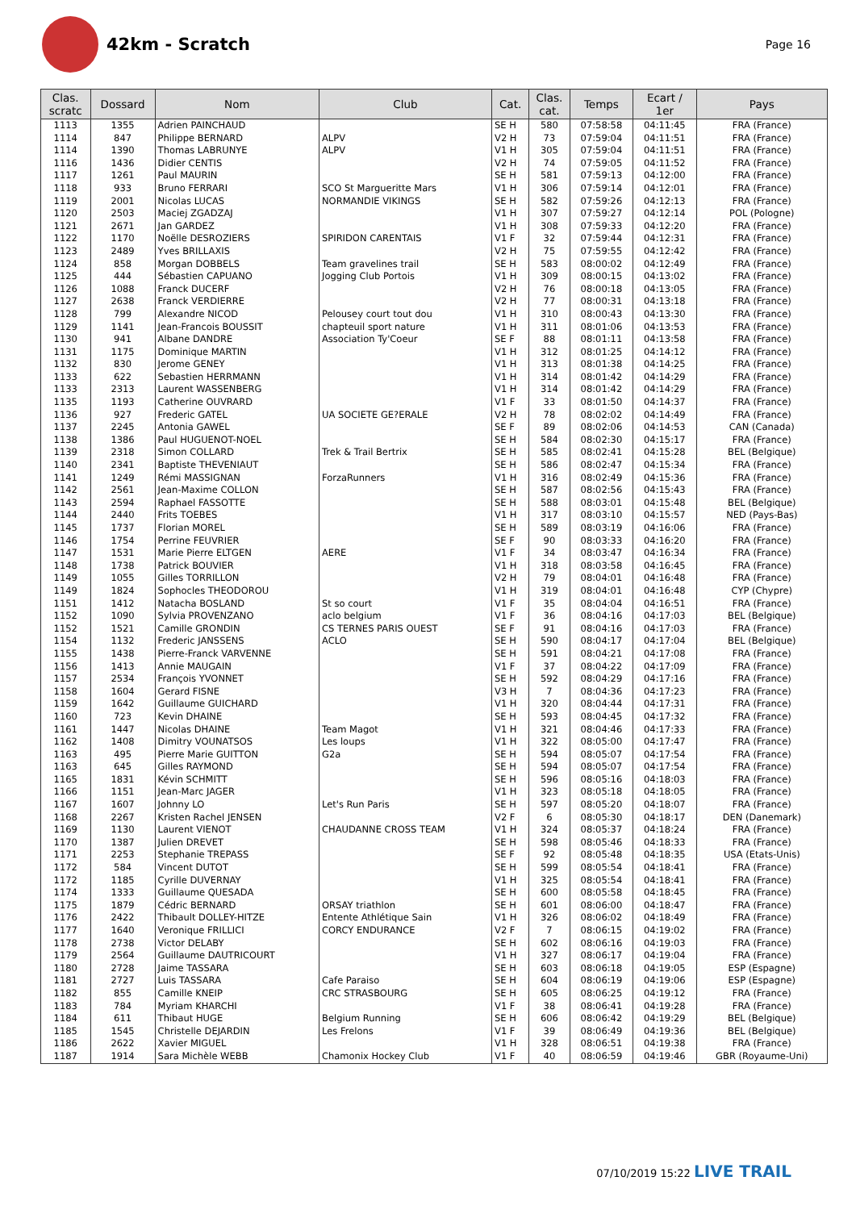42km - Scratch
Page 16
| Clas. scratc | Dossard | Nom | Club | Cat. | Clas. cat. | Temps | Ecart / 1er | Pays |
| --- | --- | --- | --- | --- | --- | --- | --- | --- |
| 1113 | 1355 | Adrien PAINCHAUD | | SE H | 580 | 07:58:58 | 04:11:45 | FRA (France) |
| 1114 | 847 | Philippe BERNARD | ALPV | V2 H | 73 | 07:59:04 | 04:11:51 | FRA (France) |
| 1114 | 1390 | Thomas LABRUNYE | ALPV | V1 H | 305 | 07:59:04 | 04:11:51 | FRA (France) |
| 1116 | 1436 | Didier CENTIS | | V2 H | 74 | 07:59:05 | 04:11:52 | FRA (France) |
| 1117 | 1261 | Paul MAURIN | | SE H | 581 | 07:59:13 | 04:12:00 | FRA (France) |
| 1118 | 933 | Bruno FERRARI | SCO St Margueritte Mars | V1 H | 306 | 07:59:14 | 04:12:01 | FRA (France) |
| 1119 | 2001 | Nicolas LUCAS | NORMANDIE VIKINGS | SE H | 582 | 07:59:26 | 04:12:13 | FRA (France) |
| 1120 | 2503 | Maciej ZGADZAJ | | V1 H | 307 | 07:59:27 | 04:12:14 | POL (Pologne) |
| 1121 | 2671 | Jan GARDEZ | | V1 H | 308 | 07:59:33 | 04:12:20 | FRA (France) |
| 1122 | 1170 | Noëlle DESROZIERS | SPIRIDON CARENTAIS | V1 F | 32 | 07:59:44 | 04:12:31 | FRA (France) |
| 1123 | 2489 | Yves BRILLAXIS | | V2 H | 75 | 07:59:55 | 04:12:42 | FRA (France) |
| 1124 | 858 | Morgan DOBBELS | Team gravelines trail | SE H | 583 | 08:00:02 | 04:12:49 | FRA (France) |
| 1125 | 444 | Sébastien CAPUANO | Jogging Club Portois | V1 H | 309 | 08:00:15 | 04:13:02 | FRA (France) |
| 1126 | 1088 | Franck DUCERF | | V2 H | 76 | 08:00:18 | 04:13:05 | FRA (France) |
| 1127 | 2638 | Franck VERDIERRE | | V2 H | 77 | 08:00:31 | 04:13:18 | FRA (France) |
| 1128 | 799 | Alexandre NICOD | Pelousey court tout dou | V1 H | 310 | 08:00:43 | 04:13:30 | FRA (France) |
| 1129 | 1141 | Jean-Francois BOUSSIT | chapteuil sport nature | V1 H | 311 | 08:01:06 | 04:13:53 | FRA (France) |
| 1130 | 941 | Albane DANDRE | Association Ty'Coeur | SE F | 88 | 08:01:11 | 04:13:58 | FRA (France) |
| 1131 | 1175 | Dominique MARTIN | | V1 H | 312 | 08:01:25 | 04:14:12 | FRA (France) |
| 1132 | 830 | Jerome GENEY | | V1 H | 313 | 08:01:38 | 04:14:25 | FRA (France) |
| 1133 | 622 | Sebastien HERRMANN | | V1 H | 314 | 08:01:42 | 04:14:29 | FRA (France) |
| 1133 | 2313 | Laurent WASSENBERG | | V1 H | 314 | 08:01:42 | 04:14:29 | FRA (France) |
| 1135 | 1193 | Catherine OUVRARD | | V1 F | 33 | 08:01:50 | 04:14:37 | FRA (France) |
| 1136 | 927 | Frederic GATEL | UA SOCIETE GE?ERALE | V2 H | 78 | 08:02:02 | 04:14:49 | FRA (France) |
| 1137 | 2245 | Antonia GAWEL | | SE F | 89 | 08:02:06 | 04:14:53 | CAN (Canada) |
| 1138 | 1386 | Paul HUGUENOT-NOEL | | SE H | 584 | 08:02:30 | 04:15:17 | FRA (France) |
| 1139 | 2318 | Simon COLLARD | Trek & Trail Bertrix | SE H | 585 | 08:02:41 | 04:15:28 | BEL (Belgique) |
| 1140 | 2341 | Baptiste THEVENIAUT | | SE H | 586 | 08:02:47 | 04:15:34 | FRA (France) |
| 1141 | 1249 | Rémi MASSIGNAN | ForzaRunners | V1 H | 316 | 08:02:49 | 04:15:36 | FRA (France) |
| 1142 | 2561 | Jean-Maxime COLLON | | SE H | 587 | 08:02:56 | 04:15:43 | FRA (France) |
| 1143 | 2594 | Raphael FASSOTTE | | SE H | 588 | 08:03:01 | 04:15:48 | BEL (Belgique) |
| 1144 | 2440 | Frits TOEBES | | V1 H | 317 | 08:03:10 | 04:15:57 | NED (Pays-Bas) |
| 1145 | 1737 | Florian MOREL | | SE H | 589 | 08:03:19 | 04:16:06 | FRA (France) |
| 1146 | 1754 | Perrine FEUVRIER | | SE F | 90 | 08:03:33 | 04:16:20 | FRA (France) |
| 1147 | 1531 | Marie Pierre ELTGEN | AERE | V1 F | 34 | 08:03:47 | 04:16:34 | FRA (France) |
| 1148 | 1738 | Patrick BOUVIER | | V1 H | 318 | 08:03:58 | 04:16:45 | FRA (France) |
| 1149 | 1055 | Gilles TORRILLON | | V2 H | 79 | 08:04:01 | 04:16:48 | FRA (France) |
| 1149 | 1824 | Sophocles THEODOROU | | V1 H | 319 | 08:04:01 | 04:16:48 | CYP (Chypre) |
| 1151 | 1412 | Natacha BOSLAND | St so court | V1 F | 35 | 08:04:04 | 04:16:51 | FRA (France) |
| 1152 | 1090 | Sylvia PROVENZANO | aclo belgium | V1 F | 36 | 08:04:16 | 04:17:03 | BEL (Belgique) |
| 1152 | 1521 | Camille GRONDIN | CS TERNES PARIS OUEST | SE F | 91 | 08:04:16 | 04:17:03 | FRA (France) |
| 1154 | 1132 | Frederic JANSSENS | ACLO | SE H | 590 | 08:04:17 | 04:17:04 | BEL (Belgique) |
| 1155 | 1438 | Pierre-Franck VARVENNE | | SE H | 591 | 08:04:21 | 04:17:08 | FRA (France) |
| 1156 | 1413 | Annie MAUGAIN | | V1 F | 37 | 08:04:22 | 04:17:09 | FRA (France) |
| 1157 | 2534 | François YVONNET | | SE H | 592 | 08:04:29 | 04:17:16 | FRA (France) |
| 1158 | 1604 | Gerard FISNE | | V3 H | 7 | 08:04:36 | 04:17:23 | FRA (France) |
| 1159 | 1642 | Guillaume GUICHARD | | V1 H | 320 | 08:04:44 | 04:17:31 | FRA (France) |
| 1160 | 723 | Kevin DHAINE | | SE H | 593 | 08:04:45 | 04:17:32 | FRA (France) |
| 1161 | 1447 | Nicolas DHAINE | Team Magot | V1 H | 321 | 08:04:46 | 04:17:33 | FRA (France) |
| 1162 | 1408 | Dimitry VOUNATSOS | Les loups | V1 H | 322 | 08:05:00 | 04:17:47 | FRA (France) |
| 1163 | 495 | Pierre Marie GUITTON | G2a | SE H | 594 | 08:05:07 | 04:17:54 | FRA (France) |
| 1163 | 645 | Gilles RAYMOND | | SE H | 594 | 08:05:07 | 04:17:54 | FRA (France) |
| 1165 | 1831 | Kévin SCHMITT | | SE H | 596 | 08:05:16 | 04:18:03 | FRA (France) |
| 1166 | 1151 | Jean-Marc JAGER | | V1 H | 323 | 08:05:18 | 04:18:05 | FRA (France) |
| 1167 | 1607 | Johnny LO | Let's Run Paris | SE H | 597 | 08:05:20 | 04:18:07 | FRA (France) |
| 1168 | 2267 | Kristen Rachel JENSEN | | V2 F | 6 | 08:05:30 | 04:18:17 | DEN (Danemark) |
| 1169 | 1130 | Laurent VIENOT | CHAUDANNE CROSS TEAM | V1 H | 324 | 08:05:37 | 04:18:24 | FRA (France) |
| 1170 | 1387 | Julien DREVET | | SE H | 598 | 08:05:46 | 04:18:33 | FRA (France) |
| 1171 | 2253 | Stephanie TREPASS | | SE F | 92 | 08:05:48 | 04:18:35 | USA (Etats-Unis) |
| 1172 | 584 | Vincent DUTOT | | SE H | 599 | 08:05:54 | 04:18:41 | FRA (France) |
| 1172 | 1185 | Cyrille DUVERNAY | | V1 H | 325 | 08:05:54 | 04:18:41 | FRA (France) |
| 1174 | 1333 | Guillaume QUESADA | | SE H | 600 | 08:05:58 | 04:18:45 | FRA (France) |
| 1175 | 1879 | Cédric BERNARD | ORSAY triathlon | SE H | 601 | 08:06:00 | 04:18:47 | FRA (France) |
| 1176 | 2422 | Thibault DOLLEY-HITZE | Entente Athlétique Sain | V1 H | 326 | 08:06:02 | 04:18:49 | FRA (France) |
| 1177 | 1640 | Veronique FRILLICI | CORCY ENDURANCE | V2 F | 7 | 08:06:15 | 04:19:02 | FRA (France) |
| 1178 | 2738 | Victor DELABY | | SE H | 602 | 08:06:16 | 04:19:03 | FRA (France) |
| 1179 | 2564 | Guillaume DAUTRICOURT | | V1 H | 327 | 08:06:17 | 04:19:04 | FRA (France) |
| 1180 | 2728 | Jaime TASSARA | | SE H | 603 | 08:06:18 | 04:19:05 | ESP (Espagne) |
| 1181 | 2727 | Luis TASSARA | Cafe Paraiso | SE H | 604 | 08:06:19 | 04:19:06 | ESP (Espagne) |
| 1182 | 855 | Camille KNEIP | CRC STRASBOURG | SE H | 605 | 08:06:25 | 04:19:12 | FRA (France) |
| 1183 | 784 | Myriam KHARCHI | | V1 F | 38 | 08:06:41 | 04:19:28 | FRA (France) |
| 1184 | 611 | Thibaut HUGE | Belgium Running | SE H | 606 | 08:06:42 | 04:19:29 | BEL (Belgique) |
| 1185 | 1545 | Christelle DEJARDIN | Les Frelons | V1 F | 39 | 08:06:49 | 04:19:36 | BEL (Belgique) |
| 1186 | 2622 | Xavier MIGUEL | | V1 H | 328 | 08:06:51 | 04:19:38 | FRA (France) |
| 1187 | 1914 | Sara Michèle WEBB | Chamonix Hockey Club | V1 F | 40 | 08:06:59 | 04:19:46 | GBR (Royaume-Uni) |
07/10/2019 15:22 LIVE TRAIL